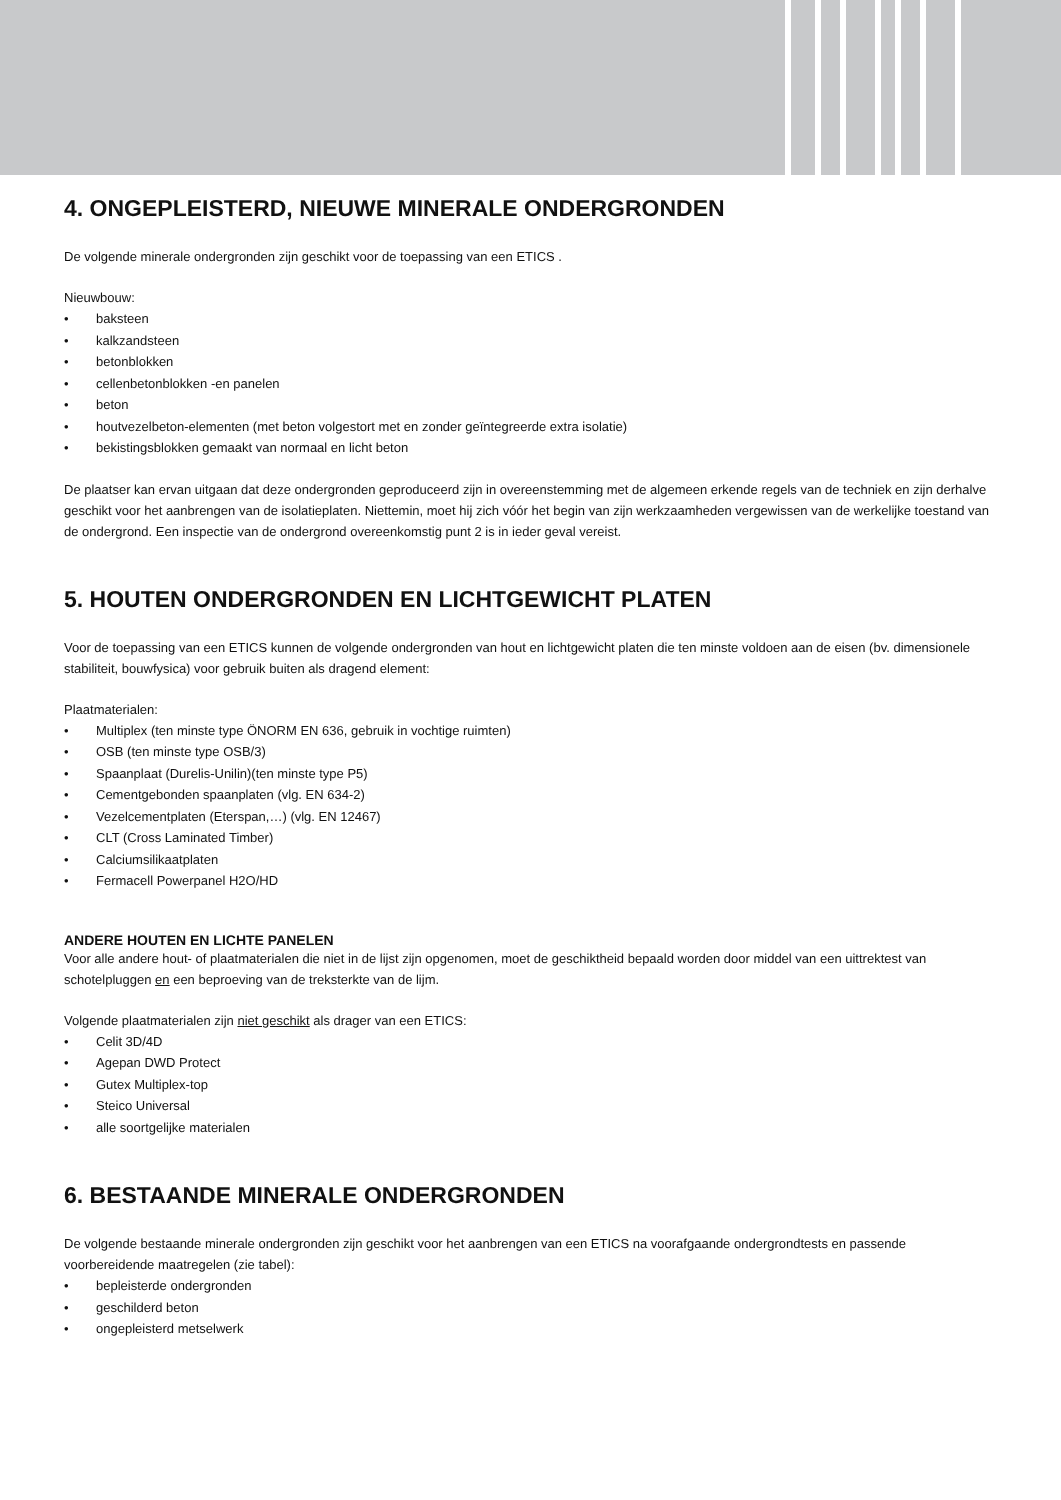4. ONGEPLEISTERD, NIEUWE MINERALE ONDERGRONDEN
De volgende minerale ondergronden zijn geschikt voor de toepassing van een ETICS .
Nieuwbouw:
• baksteen
• kalkzandsteen
• betonblokken
• cellenbetonblokken -en panelen
• beton
• houtvezelbeton-elementen (met beton volgestort met en zonder geïntegreerde extra isolatie)
• bekistingsblokken gemaakt van normaal en licht beton
De plaatser kan ervan uitgaan dat deze ondergronden geproduceerd zijn in overeenstemming met de algemeen erkende regels van de techniek en zijn derhalve geschikt voor het aanbrengen van de isolatieplaten. Niettemin, moet hij zich vóór het begin van zijn werkzaamheden vergewissen van de werkelijke toestand van de ondergrond. Een inspectie van de ondergrond overeenkomstig punt 2 is in ieder geval vereist.
5. HOUTEN ONDERGRONDEN EN LICHTGEWICHT PLATEN
Voor de toepassing van een ETICS kunnen de volgende ondergronden van hout en lichtgewicht platen die ten minste voldoen aan de eisen (bv. dimensionele stabiliteit, bouwfysica) voor gebruik buiten als dragend element:
Plaatmaterialen:
• Multiplex (ten minste type ÖNORM EN 636, gebruik in vochtige ruimten)
• OSB (ten minste type OSB/3)
• Spaanplaat (Durelis-Unilin)(ten minste type P5)
• Cementgebonden spaanplaten (vlg. EN 634-2)
• Vezelcementplaten (Eterspan,…) (vlg. EN 12467)
• CLT (Cross Laminated Timber)
• Calciumsilikaatplaten
• Fermacell Powerpanel H2O/HD
ANDERE HOUTEN EN LICHTE PANELEN
Voor alle andere hout- of plaatmaterialen die niet in de lijst zijn opgenomen, moet de geschiktheid bepaald worden door middel van een uittrektest van schotelpluggen en een beproeving van de treksterkte van de lijm.
Volgende plaatmaterialen zijn niet geschikt als drager van een ETICS:
• Celit 3D/4D
• Agepan DWD Protect
• Gutex Multiplex-top
• Steico Universal
• alle soortgelijke materialen
6. BESTAANDE MINERALE ONDERGRONDEN
De volgende bestaande minerale ondergronden zijn geschikt voor het aanbrengen van een ETICS na voorafgaande ondergrondtests en passende voorbereidende maatregelen (zie tabel):
• bepleisterde ondergronden
• geschilderd beton
• ongepleisterd metselwerk